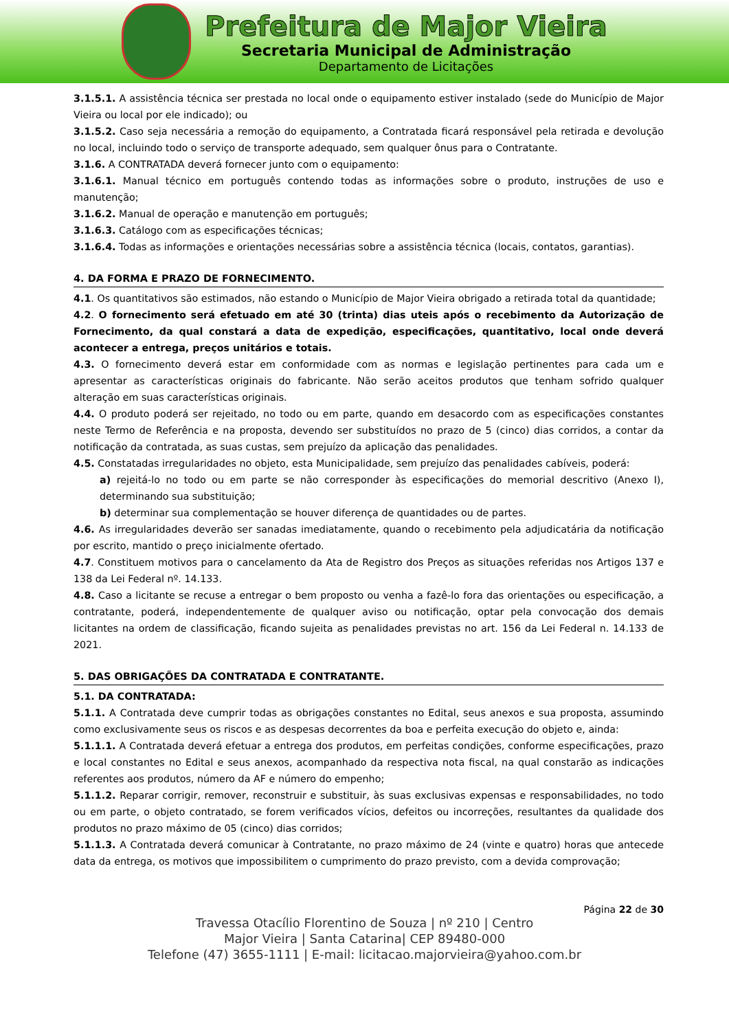Prefeitura de Major Vieira
Secretaria Municipal de Administração
Departamento de Licitações
3.1.5.1. A assistência técnica ser prestada no local onde o equipamento estiver instalado (sede do Município de Major Vieira ou local por ele indicado); ou
3.1.5.2. Caso seja necessária a remoção do equipamento, a Contratada ficará responsável pela retirada e devolução no local, incluindo todo o serviço de transporte adequado, sem qualquer ônus para o Contratante.
3.1.6. A CONTRATADA deverá fornecer junto com o equipamento:
3.1.6.1. Manual técnico em português contendo todas as informações sobre o produto, instruções de uso e manutenção;
3.1.6.2. Manual de operação e manutenção em português;
3.1.6.3. Catálogo com as especificações técnicas;
3.1.6.4. Todas as informações e orientações necessárias sobre a assistência técnica (locais, contatos, garantias).
4. DA FORMA E PRAZO DE FORNECIMENTO.
4.1. Os quantitativos são estimados, não estando o Município de Major Vieira obrigado a retirada total da quantidade;
4.2. O fornecimento será efetuado em até 30 (trinta) dias uteis após o recebimento da Autorização de Fornecimento, da qual constará a data de expedição, especificações, quantitativo, local onde deverá acontecer a entrega, preços unitários e totais.
4.3. O fornecimento deverá estar em conformidade com as normas e legislação pertinentes para cada um e apresentar as características originais do fabricante. Não serão aceitos produtos que tenham sofrido qualquer alteração em suas características originais.
4.4. O produto poderá ser rejeitado, no todo ou em parte, quando em desacordo com as especificações constantes neste Termo de Referência e na proposta, devendo ser substituídos no prazo de 5 (cinco) dias corridos, a contar da notificação da contratada, as suas custas, sem prejuízo da aplicação das penalidades.
4.5. Constatadas irregularidades no objeto, esta Municipalidade, sem prejuízo das penalidades cabíveis, poderá:
a) rejeitá-lo no todo ou em parte se não corresponder às especificações do memorial descritivo (Anexo I), determinando sua substituição;
b) determinar sua complementação se houver diferença de quantidades ou de partes.
4.6. As irregularidades deverão ser sanadas imediatamente, quando o recebimento pela adjudicatária da notificação por escrito, mantido o preço inicialmente ofertado.
4.7. Constituem motivos para o cancelamento da Ata de Registro dos Preços as situações referidas nos Artigos 137 e 138 da Lei Federal nº. 14.133.
4.8. Caso a licitante se recuse a entregar o bem proposto ou venha a fazê-lo fora das orientações ou especificação, a contratante, poderá, independentemente de qualquer aviso ou notificação, optar pela convocação dos demais licitantes na ordem de classificação, ficando sujeita as penalidades previstas no art. 156 da Lei Federal n. 14.133 de 2021.
5. DAS OBRIGAÇÕES DA CONTRATADA E CONTRATANTE.
5.1. DA CONTRATADA:
5.1.1. A Contratada deve cumprir todas as obrigações constantes no Edital, seus anexos e sua proposta, assumindo como exclusivamente seus os riscos e as despesas decorrentes da boa e perfeita execução do objeto e, ainda:
5.1.1.1. A Contratada deverá efetuar a entrega dos produtos, em perfeitas condições, conforme especificações, prazo e local constantes no Edital e seus anexos, acompanhado da respectiva nota fiscal, na qual constarão as indicações referentes aos produtos, número da AF e número do empenho;
5.1.1.2. Reparar corrigir, remover, reconstruir e substituir, às suas exclusivas expensas e responsabilidades, no todo ou em parte, o objeto contratado, se forem verificados vícios, defeitos ou incorreções, resultantes da qualidade dos produtos no prazo máximo de 05 (cinco) dias corridos;
5.1.1.3. A Contratada deverá comunicar à Contratante, no prazo máximo de 24 (vinte e quatro) horas que antecede data da entrega, os motivos que impossibilitem o cumprimento do prazo previsto, com a devida comprovação;
Página 22 de 30
Travessa Otacílio Florentino de Souza | nº 210 | Centro
Major Vieira | Santa Catarina| CEP 89480-000
Telefone (47) 3655-1111 | E-mail: licitacao.majorvieira@yahoo.com.br